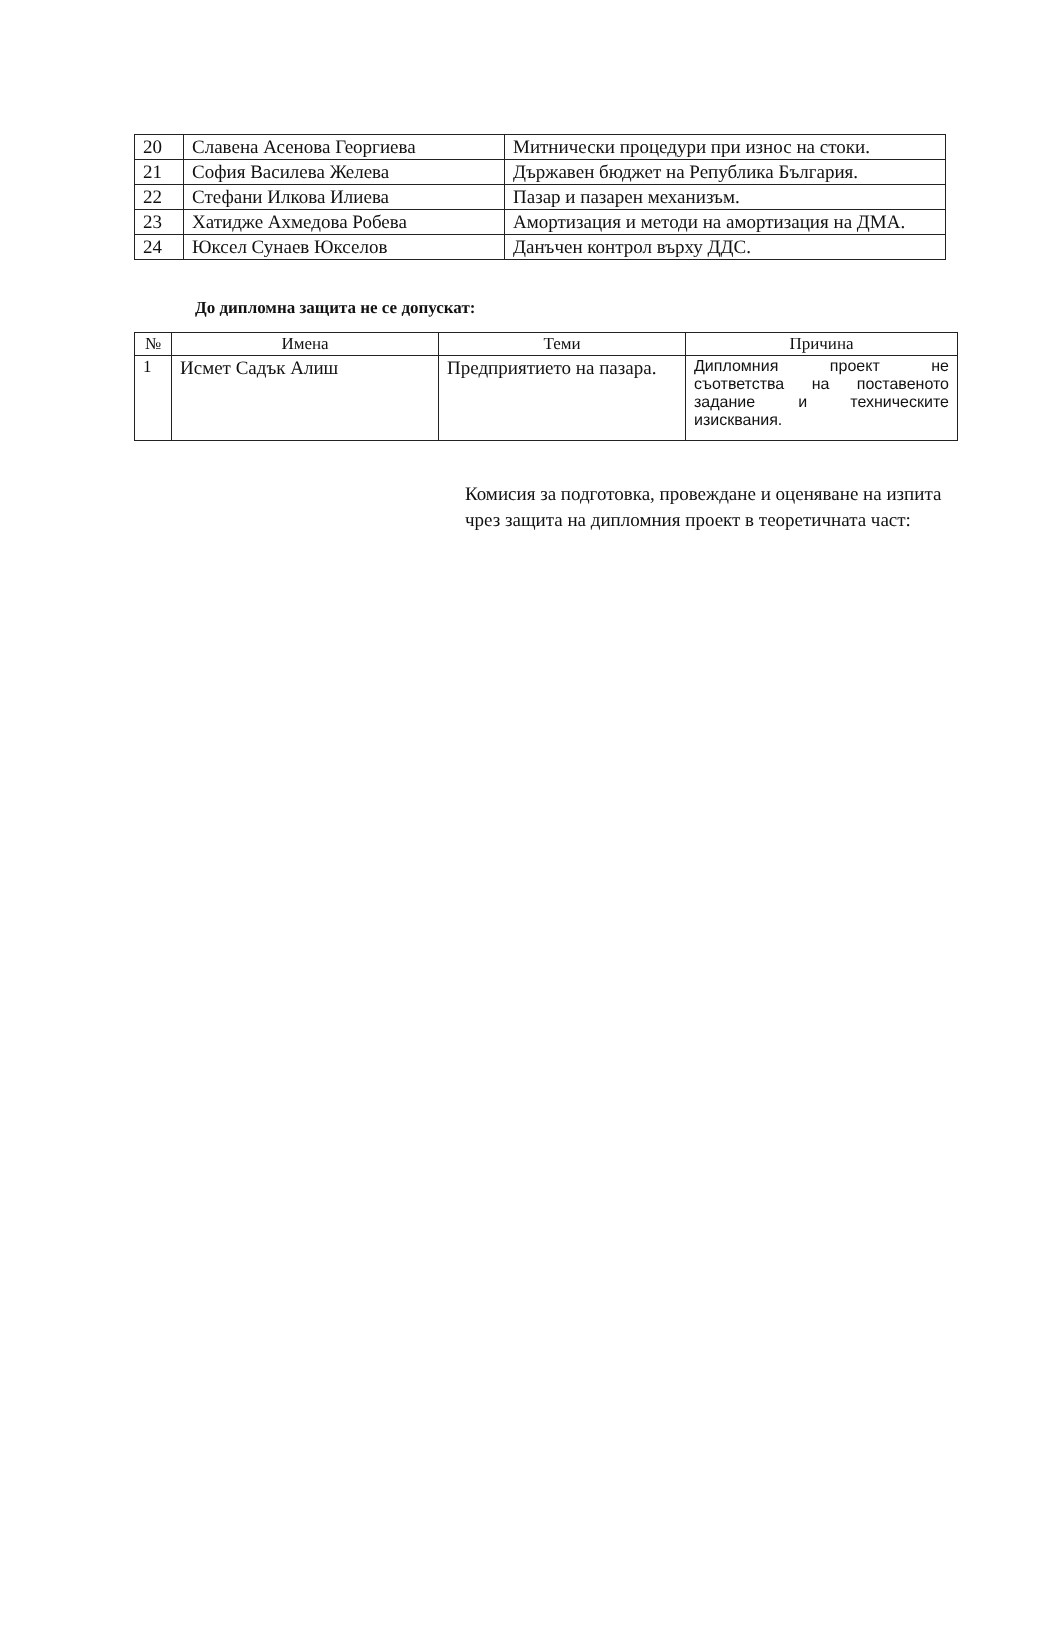| 20 | Славена Асенова Георгиева | Митнически процедури при износ на стоки. |
| 21 | София Василева Желева | Държавен бюджет на Република България. |
| 22 | Стефани Илкова Илиева | Пазар и пазарен механизъм. |
| 23 | Хатидже Ахмедова Робева | Амортизация и методи на амортизация на ДМА. |
| 24 | Юксел Сунаев Юкселов | Данъчен контрол върху ДДС. |
До дипломна защита не се допускат:
| № | Имена | Теми | Причина |
| --- | --- | --- | --- |
| 1 | Исмет Садък Алиш | Предприятието на пазара. | Дипломния проект не съответства на поставеното задание и техническите изисквания. |
Комисия за подготовка, провеждане и оценяване на изпита чрез защита на дипломния проект в теоретичната част: